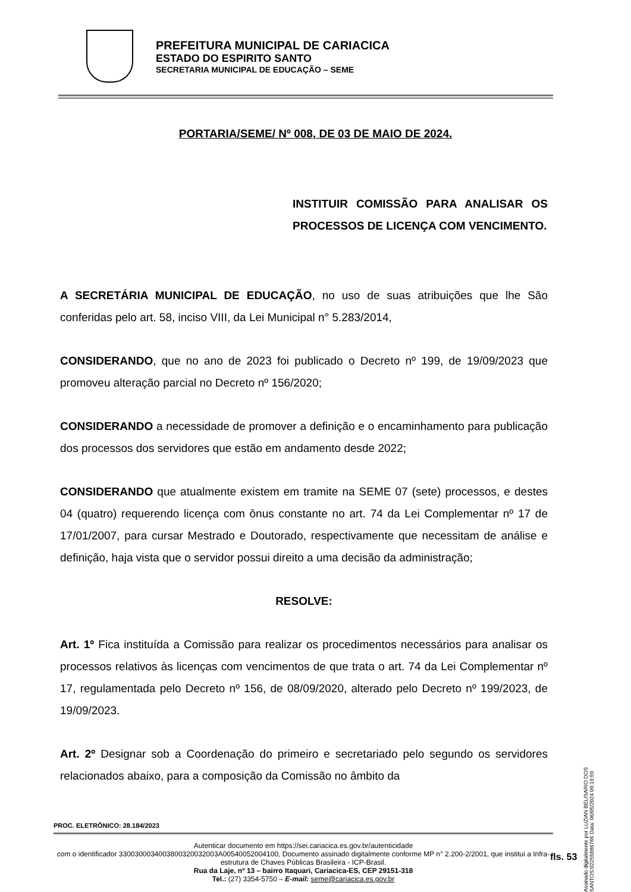PREFEITURA MUNICIPAL DE CARIACICA
ESTADO DO ESPIRITO SANTO
SECRETARIA MUNICIPAL DE EDUCAÇÃO – SEME
PORTARIA/SEME/ Nº 008, DE 03 DE MAIO DE 2024.
INSTITUIR COMISSÃO PARA ANALISAR OS PROCESSOS DE LICENÇA COM VENCIMENTO.
A SECRETÁRIA MUNICIPAL DE EDUCAÇÃO, no uso de suas atribuições que lhe São conferidas pelo art. 58, inciso VIII, da Lei Municipal n° 5.283/2014,
CONSIDERANDO, que no ano de 2023 foi publicado o Decreto nº 199, de 19/09/2023 que promoveu alteração parcial no Decreto nº 156/2020;
CONSIDERANDO a necessidade de promover a definição e o encaminhamento para publicação dos processos dos servidores que estão em andamento desde 2022;
CONSIDERANDO que atualmente existem em tramite na SEME 07 (sete) processos, e destes 04 (quatro) requerendo licença com ônus constante no art. 74 da Lei Complementar nº 17 de 17/01/2007, para cursar Mestrado e Doutorado, respectivamente que necessitam de análise e definição, haja vista que o servidor possui direito a uma decisão da administração;
RESOLVE:
Art. 1º Fica instituída a Comissão para realizar os procedimentos necessários para analisar os processos relativos às licenças com vencimentos de que trata o art. 74 da Lei Complementar nº 17, regulamentada pelo Decreto nº 156, de 08/09/2020, alterado pelo Decreto nº 199/2023, de 19/09/2023.
Art. 2º Designar sob a Coordenação do primeiro e secretariado pelo segundo os servidores relacionados abaixo, para a composição da Comissão no âmbito da
PROC. ELETRÔNICO: 28.184/2023
Autenticar documento em https://sei.cariacica.es.gov.br/autenticidade
com o identificador 330030003400380032003200​3A00540052004100, Documento assinado digitalmente conforme MP n° 2.200-2/2001, que institui a Infra-estrutura de Chaves Públicas Brasileira - ICP-Brasil.
Rua da Laje, nº 13 – bairro Itaquari, Cariacica-ES, CEP 29151-318
Tel.: (27) 3354-5750 – E-mail: seme@cariacica.es.gov.br
fls. 53
Assinado digitalmente por LUZIAN BELISARIO DOS SANTOS:02255886766 Data: 06/05/2024 09:19:59